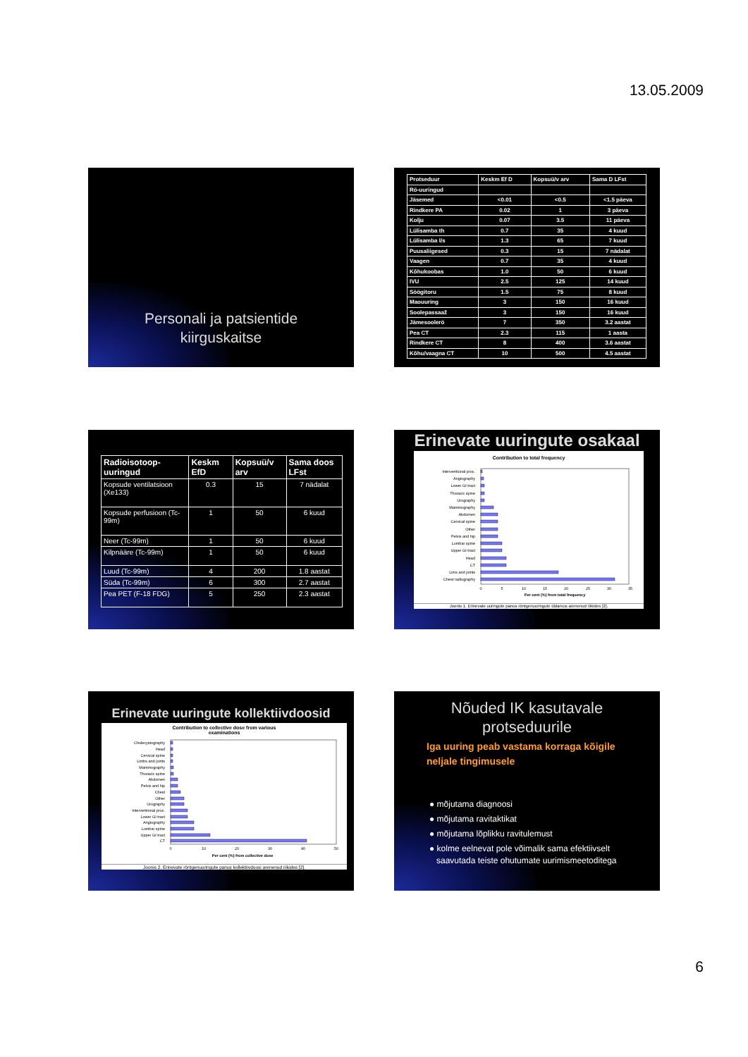13.05.2009
Personali ja patsientide
kiirguskaitse
| Protseduur | Keskm Ef D | Kopsuü/v arv | Sama D LFst |
| --- | --- | --- | --- |
| Rö-uuringud | | | |
| Jäsemed | <0.01 | <0.5 | <1.5 päeva |
| Rindkere PA | 0.02 | 1 | 3 päeva |
| Kolju | 0.07 | 3.5 | 11 päeva |
| Lülisamba th | 0.7 | 35 | 4 kuud |
| Lülisamba l/s | 1.3 | 65 | 7 kuud |
| Puusaliigesed | 0.3 | 15 | 7 nädalat |
| Vaagen | 0.7 | 35 | 4 kuud |
| Kõhukoobas | 1.0 | 50 | 6 kuud |
| IVU | 2.5 | 125 | 14 kuud |
| Söögitoru | 1.5 | 75 | 8 kuud |
| Maouuring | 3 | 150 | 16 kuud |
| Soolepassaaž | 3 | 150 | 16 kuud |
| Jämesoolerö | 7 | 350 | 3.2 aastat |
| Pea CT | 2.3 | 115 | 1 aasta |
| Rindkere CT | 8 | 400 | 3.6 aastat |
| Kõhu/vaagna CT | 10 | 500 | 4.5 aastat |
| Radioisotoop-uuringud | Keskm EfD | Kopsuü/v arv | Sama doos LFst |
| --- | --- | --- | --- |
| Kopsude ventilatsioon (Xe133) | 0.3 | 15 | 7 nädalat |
| Kopsude perfusioon (Tc-99m) | 1 | 50 | 6 kuud |
| Neer (Tc-99m) | 1 | 50 | 6 kuud |
| Kilpnääre (Tc-99m) | 1 | 50 | 6 kuud |
| Luud (Tc-99m) | 4 | 200 | 1.8 aastat |
| Süda (Tc-99m) | 6 | 300 | 2.7 aastat |
| Pea PET (F-18 FDG) | 5 | 250 | 2.3 aastat |
Erinevate uuringute osakaal
Contribution to total frequency
Interventional proc.
Angiography
Lower GI tract
Thoracic spine
Urography
Mammography
Abdomen
Cervical spine
Other
Pelvis and hip
Lumbar spine
Upper GI tract
Head
CT
Lims and joints
Chest radiography
0
5
10
15
20
25
30
35
Per cent (%) from total frequency
Joonis 1. Erinevate uuringute panus röntgenuuringute üldarvus arenenud riikides [2].
Erinevate uuringute kollektiivdoosid
Contribution to collective dose from various
examinations
Cholecystography
Head
Cervical spine
Limbs and joints
Mammography
Thoracic spine
Abdomen
Pelvis and hip
Chest
Other
Urography
Interventional proc.
Lower GI tract
Angiography
Lumbar spine
Upper GI tract
CT
0
10
20
30
40
50
Per cent (%) from collective dose
Joonis 2. Erinevate röntgenuuringute panus kollektiivdoosi arenenud riikides [2].
Nõuded IK kasutavale
protseduurile
Iga uuring peab vastama korraga kõigile
neljale tingimusele
● mõjutama diagnoosi
● mõjutama ravitaktikat
● mõjutama lõplikku ravitulemust
● kolme eelnevat pole võimalik sama efektiivselt
saavutada teiste ohutumate uurimismeetoditega
6